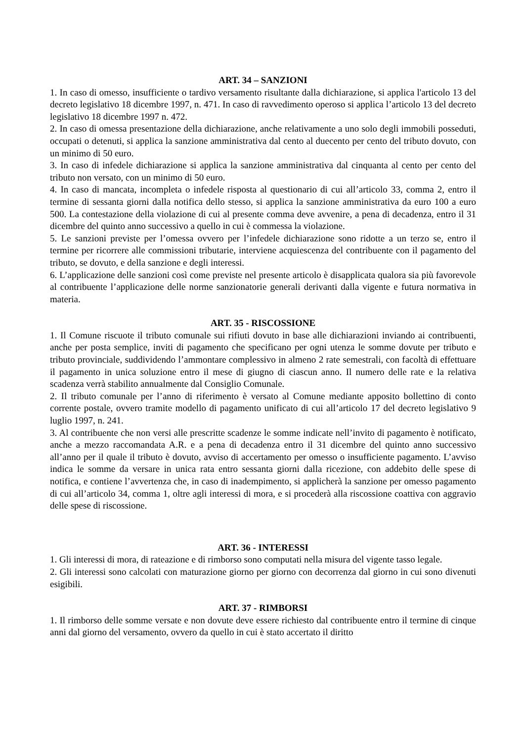ART. 34 – SANZIONI
1. In caso di omesso, insufficiente o tardivo versamento risultante dalla dichiarazione, si applica l'articolo 13 del decreto legislativo 18 dicembre 1997, n. 471. In caso di ravvedimento operoso si applica l’articolo 13 del decreto legislativo 18 dicembre 1997 n. 472.
2. In caso di omessa presentazione della dichiarazione, anche relativamente a uno solo degli immobili posseduti, occupati o detenuti, si applica la sanzione amministrativa dal cento al duecento per cento del tributo dovuto, con un minimo di 50 euro.
3. In caso di infedele dichiarazione si applica la sanzione amministrativa dal cinquanta al cento per cento del tributo non versato, con un minimo di 50 euro.
4. In caso di mancata, incompleta o infedele risposta al questionario di cui all’articolo 33, comma 2, entro il termine di sessanta giorni dalla notifica dello stesso, si applica la sanzione amministrativa da euro 100 a euro 500. La contestazione della violazione di cui al presente comma deve avvenire, a pena di decadenza, entro il 31 dicembre del quinto anno successivo a quello in cui è commessa la violazione.
5. Le sanzioni previste per l’omessa ovvero per l’infedele dichiarazione sono ridotte a un terzo se, entro il termine per ricorrere alle commissioni tributarie, interviene acquiescenza del contribuente con il pagamento del tributo, se dovuto, e della sanzione e degli interessi.
6. L’applicazione delle sanzioni così come previste nel presente articolo è disapplicata qualora sia più favorevole al contribuente l’applicazione delle norme sanzionatorie generali derivanti dalla vigente e futura normativa in materia.
ART. 35 - RISCOSSIONE
1. Il Comune riscuote il tributo comunale sui rifiuti dovuto in base alle dichiarazioni inviando ai contribuenti, anche per posta semplice, inviti di pagamento che specificano per ogni utenza le somme dovute per tributo e tributo provinciale, suddividendo l’ammontare complessivo in almeno 2 rate semestrali, con facoltà di effettuare il pagamento in unica soluzione entro il mese di giugno di ciascun anno. Il numero delle rate e la relativa scadenza verrà stabilito annualmente dal Consiglio Comunale.
2. Il tributo comunale per l’anno di riferimento è versato al Comune mediante apposito bollettino di conto corrente postale, ovvero tramite modello di pagamento unificato di cui all’articolo 17 del decreto legislativo 9 luglio 1997, n. 241.
3. Al contribuente che non versi alle prescritte scadenze le somme indicate nell’invito di pagamento è notificato, anche a mezzo raccomandata A.R. e a pena di decadenza entro il 31 dicembre del quinto anno successivo all’anno per il quale il tributo è dovuto, avviso di accertamento per omesso o insufficiente pagamento. L’avviso indica le somme da versare in unica rata entro sessanta giorni dalla ricezione, con addebito delle spese di notifica, e contiene l’avvertenza che, in caso di inadempimento, si applicherà la sanzione per omesso pagamento di cui all’articolo 34, comma 1, oltre agli interessi di mora, e si procederà alla riscossione coattiva con aggravio delle spese di riscossione.
ART. 36 - INTERESSI
1. Gli interessi di mora, di rateazione e di rimborso sono computati nella misura del vigente tasso legale.
2. Gli interessi sono calcolati con maturazione giorno per giorno con decorrenza dal giorno in cui sono divenuti esigibili.
ART. 37 - RIMBORSI
1. Il rimborso delle somme versate e non dovute deve essere richiesto dal contribuente entro il termine di cinque anni dal giorno del versamento, ovvero da quello in cui è stato accertato il diritto